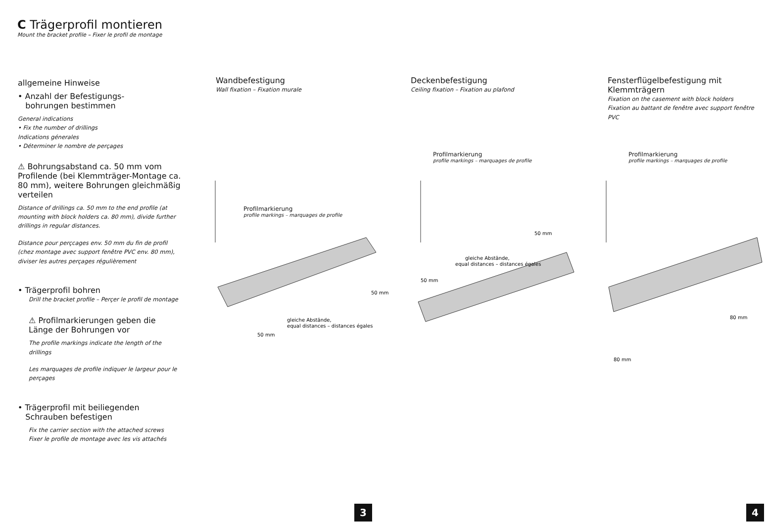C Trägerprofil montieren
Mount the bracket profile – Fixer le profil de montage
allgemeine Hinweise
• Anzahl der Befestigungs-
bohrungen bestimmen
General indications
• Fix the number of drillings
Indications génerales
• Déterminer le nombre de perçages
⚠ Bohrungsabstand ca. 50 mm vom Profilende (bei Klemmträger-Montage ca. 80 mm), weitere Bohrungen gleichmäßig verteilen
Distance of drillings ca. 50 mm to the end profile (at mounting with block holders ca. 80 mm), divide further drillings in regular distances.
Distance pour perçcages env. 50 mm du fin de profil (chez montage avec support fenêtre PVC env. 80 mm), diviser les autres perçages régulièrement
• Trägerprofil bohren
Drill the bracket profile – Perçer le profil de montage
⚠ Profilmarkierungen geben die Länge der Bohrungen vor
The profile markings indicate the length of the drillings
Les marquages de profile indiquer le largeur pour le perçages
• Trägerprofil mit beiliegenden
Schrauben befestigen
Fix the carrier section with the attached screws
Fixer le profile de montage avec les vis attachés
Wandbefestigung
Wall fixation – Fixation murale
Deckenbefestigung
Ceiling fixation – Fixation au plafond
Fensterflügelbefestigung mit Klemmträgern
Fixation on the casement with block holders
Fixation au battant de fenêtre avec support fenêtre PVC
Profilmarkierung
profile markings – marquages de profile
Profilmarkierung
profile markings – marquages de profile
Profilmarkierung
profile markings – marquages de profile
50 mm
50 mm
50 mm
50 mm
80 mm
80 mm
gleiche Abstände,
equal distances – distances égales
gleiche Abstände,
equal distances – distances égales
3 4